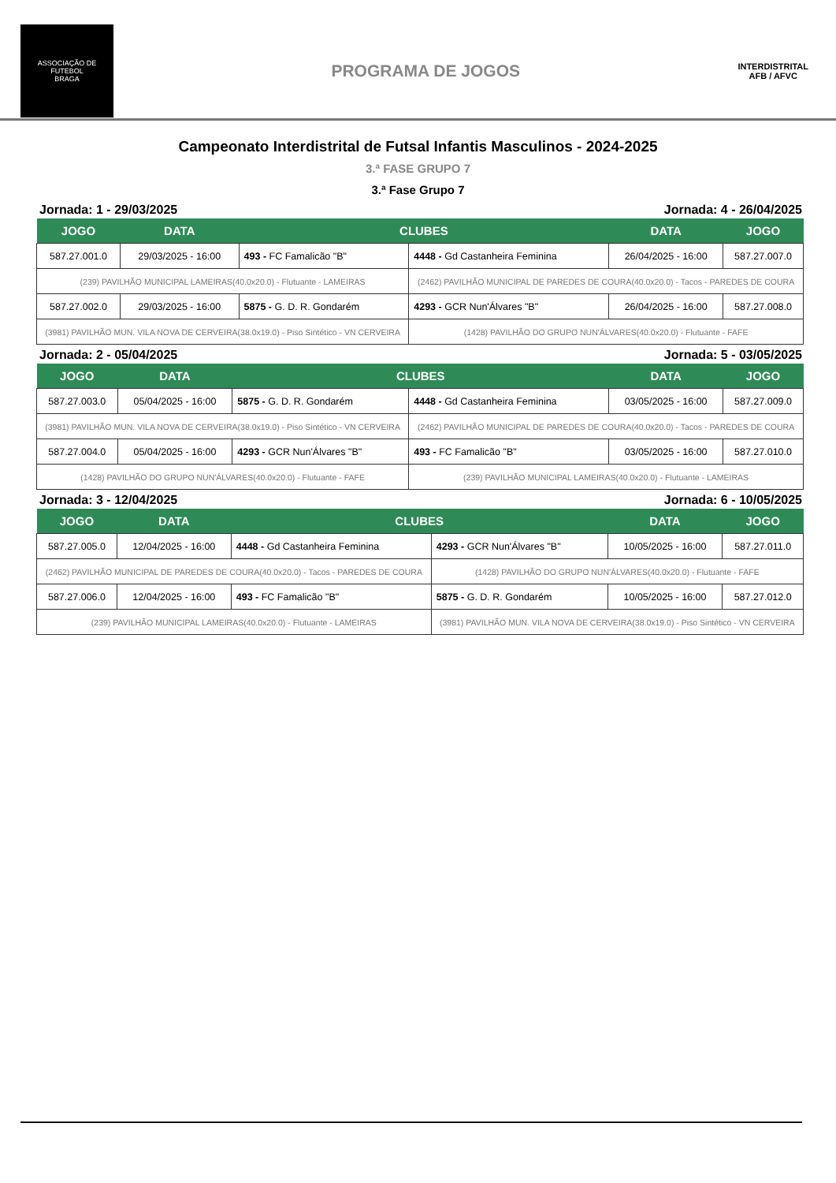ASSOCIAÇÃO DE FUTEBOL
BRAGA
PROGRAMA DE JOGOS
INTERDISTRITAL
AFB / AFVC
Campeonato Interdistrital de Futsal Infantis Masculinos - 2024-2025
3.ª FASE GRUPO 7
3.ª Fase Grupo 7
Jornada: 1 - 29/03/2025 Jornada: 4 - 26/04/2025
| JOGO | DATA | CLUBES | | DATA | JOGO |
| --- | --- | --- | --- | --- | --- |
| 587.27.001.0 | 29/03/2025 - 16:00 | 493 - FC Famalicão "B" | 4448 - Gd Castanheira Feminina | 26/04/2025 - 16:00 | 587.27.007.0 |
| (239) PAVILHÃO MUNICIPAL LAMEIRAS(40.0x20.0) - Flutuante - LAMEIRAS | | | (2462) PAVILHÃO MUNICIPAL DE PAREDES DE COURA(40.0x20.0) - Tacos - PAREDES DE COURA | | |
| 587.27.002.0 | 29/03/2025 - 16:00 | 5875 - G. D. R. Gondarém | 4293 - GCR Nun'Álvares "B" | 26/04/2025 - 16:00 | 587.27.008.0 |
| (3981) PAVILHÃO MUN. VILA NOVA DE CERVEIRA(38.0x19.0) - Piso Sintético - VN CERVEIRA | | | (1428) PAVILHÃO DO GRUPO NUN'ÁLVARES(40.0x20.0) - Flutuante - FAFE | | |
Jornada: 2 - 05/04/2025 Jornada: 5 - 03/05/2025
| JOGO | DATA | CLUBES | | DATA | JOGO |
| --- | --- | --- | --- | --- | --- |
| 587.27.003.0 | 05/04/2025 - 16:00 | 5875 - G. D. R. Gondarém | 4448 - Gd Castanheira Feminina | 03/05/2025 - 16:00 | 587.27.009.0 |
| (3981) PAVILHÃO MUN. VILA NOVA DE CERVEIRA(38.0x19.0) - Piso Sintético - VN CERVEIRA | | | (2462) PAVILHÃO MUNICIPAL DE PAREDES DE COURA(40.0x20.0) - Tacos - PAREDES DE COURA | | |
| 587.27.004.0 | 05/04/2025 - 16:00 | 4293 - GCR Nun'Álvares "B" | 493 - FC Famalicão "B" | 03/05/2025 - 16:00 | 587.27.010.0 |
| (1428) PAVILHÃO DO GRUPO NUN'ÁLVARES(40.0x20.0) - Flutuante - FAFE | | | (239) PAVILHÃO MUNICIPAL LAMEIRAS(40.0x20.0) - Flutuante - LAMEIRAS | | |
Jornada: 3 - 12/04/2025 Jornada: 6 - 10/05/2025
| JOGO | DATA | CLUBES | | DATA | JOGO |
| --- | --- | --- | --- | --- | --- |
| 587.27.005.0 | 12/04/2025 - 16:00 | 4448 - Gd Castanheira Feminina | 4293 - GCR Nun'Álvares "B" | 10/05/2025 - 16:00 | 587.27.011.0 |
| (2462) PAVILHÃO MUNICIPAL DE PAREDES DE COURA(40.0x20.0) - Tacos - PAREDES DE COURA | | | (1428) PAVILHÃO DO GRUPO NUN'ÁLVARES(40.0x20.0) - Flutuante - FAFE | | |
| 587.27.006.0 | 12/04/2025 - 16:00 | 493 - FC Famalicão "B" | 5875 - G. D. R. Gondarém | 10/05/2025 - 16:00 | 587.27.012.0 |
| (239) PAVILHÃO MUNICIPAL LAMEIRAS(40.0x20.0) - Flutuante - LAMEIRAS | | | (3981) PAVILHÃO MUN. VILA NOVA DE CERVEIRA(38.0x19.0) - Piso Sintético - VN CERVEIRA | | |